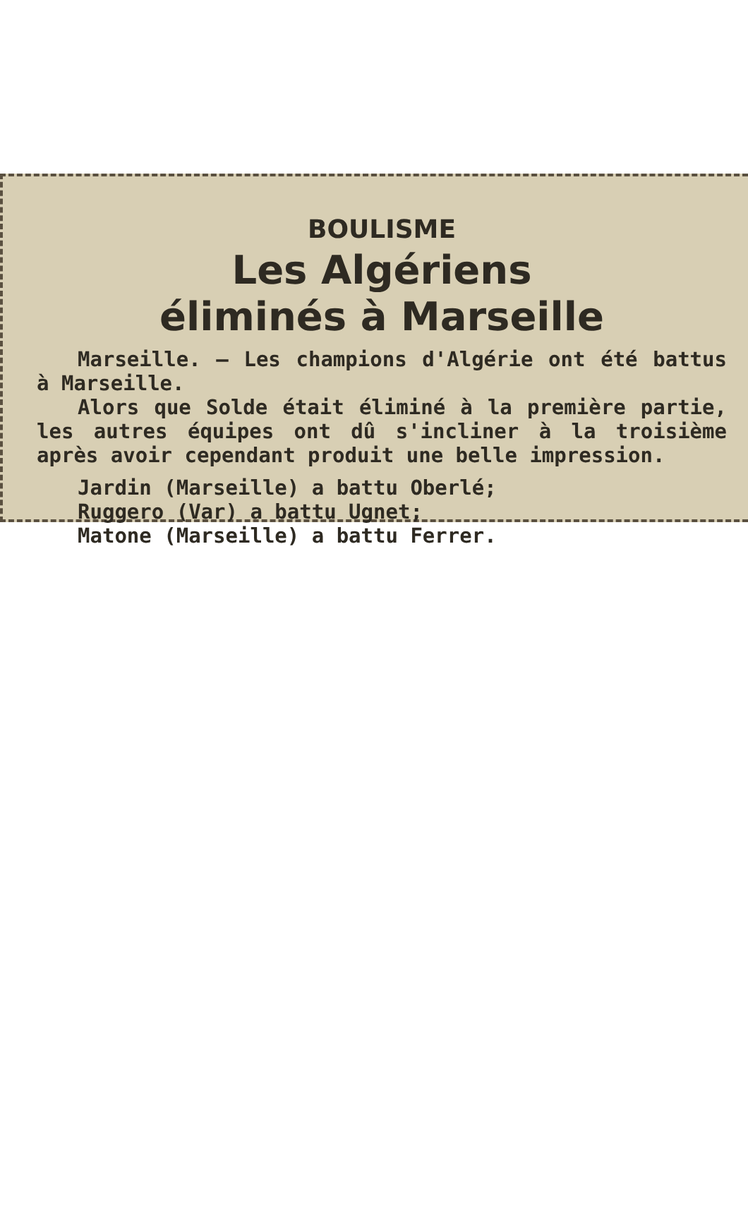BOULISME
Les Algériens
éliminés à Marseille
Marseille. — Les champions d'Algérie ont été battus à Marseille.
Alors que Solde était éliminé à la première partie, les autres équipes ont dû s'incliner à la troisième après avoir cependant produit une belle impression.
Jardin (Marseille) a battu Oberlé;
Ruggero (Var) a battu Ugnet;
Matone (Marseille) a battu Ferrer.